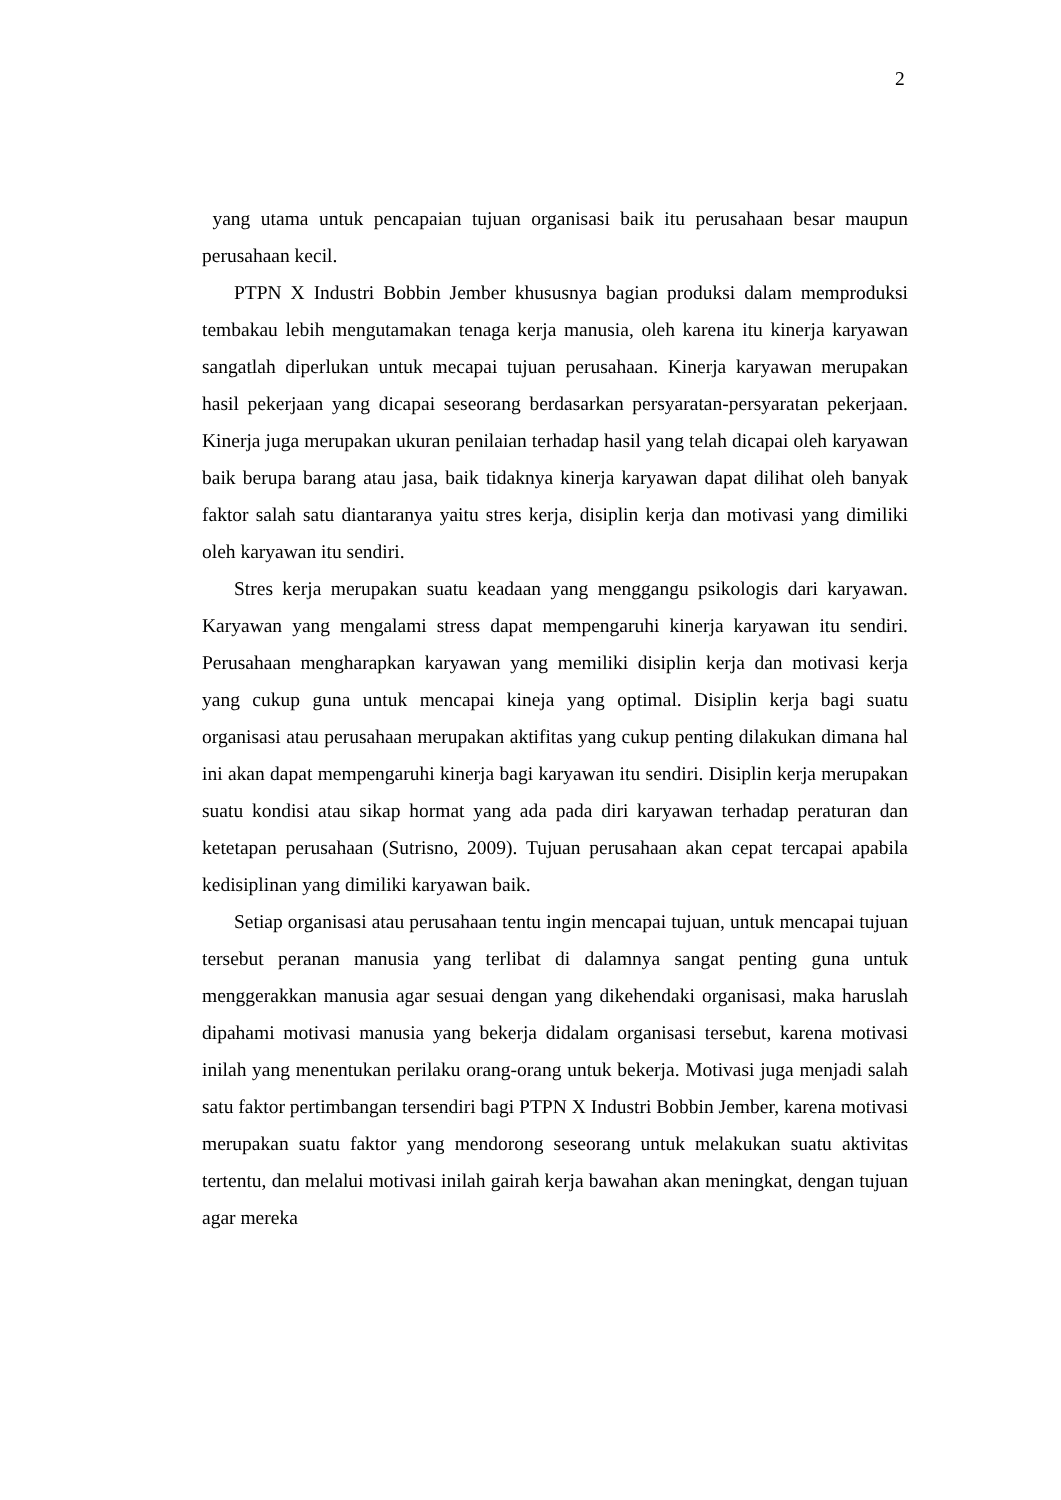2
yang utama untuk pencapaian tujuan organisasi baik itu perusahaan besar maupun perusahaan kecil.
PTPN X Industri Bobbin Jember khususnya bagian produksi dalam memproduksi tembakau lebih mengutamakan tenaga kerja manusia, oleh karena itu kinerja karyawan sangatlah diperlukan untuk mecapai tujuan perusahaan. Kinerja karyawan merupakan hasil pekerjaan yang dicapai seseorang berdasarkan persyaratan-persyaratan pekerjaan. Kinerja juga merupakan ukuran penilaian terhadap hasil yang telah dicapai oleh karyawan baik berupa barang atau jasa, baik tidaknya kinerja karyawan dapat dilihat oleh banyak faktor salah satu diantaranya yaitu stres kerja, disiplin kerja dan motivasi yang dimiliki oleh karyawan itu sendiri.
Stres kerja merupakan suatu keadaan yang menggangu psikologis dari karyawan. Karyawan yang mengalami stress dapat mempengaruhi kinerja karyawan itu sendiri. Perusahaan mengharapkan karyawan yang memiliki disiplin kerja dan motivasi kerja yang cukup guna untuk mencapai kineja yang optimal. Disiplin kerja bagi suatu organisasi atau perusahaan merupakan aktifitas yang cukup penting dilakukan dimana hal ini akan dapat mempengaruhi kinerja bagi karyawan itu sendiri. Disiplin kerja merupakan suatu kondisi atau sikap hormat yang ada pada diri karyawan terhadap peraturan dan ketetapan perusahaan (Sutrisno, 2009). Tujuan perusahaan akan cepat tercapai apabila kedisiplinan yang dimiliki karyawan baik.
Setiap organisasi atau perusahaan tentu ingin mencapai tujuan, untuk mencapai tujuan tersebut peranan manusia yang terlibat di dalamnya sangat penting guna untuk menggerakkan manusia agar sesuai dengan yang dikehendaki organisasi, maka haruslah dipahami motivasi manusia yang bekerja didalam organisasi tersebut, karena motivasi inilah yang menentukan perilaku orang-orang untuk bekerja. Motivasi juga menjadi salah satu faktor pertimbangan tersendiri bagi PTPN X Industri Bobbin Jember, karena motivasi merupakan suatu faktor yang mendorong seseorang untuk melakukan suatu aktivitas tertentu, dan melalui motivasi inilah gairah kerja bawahan akan meningkat, dengan tujuan agar mereka